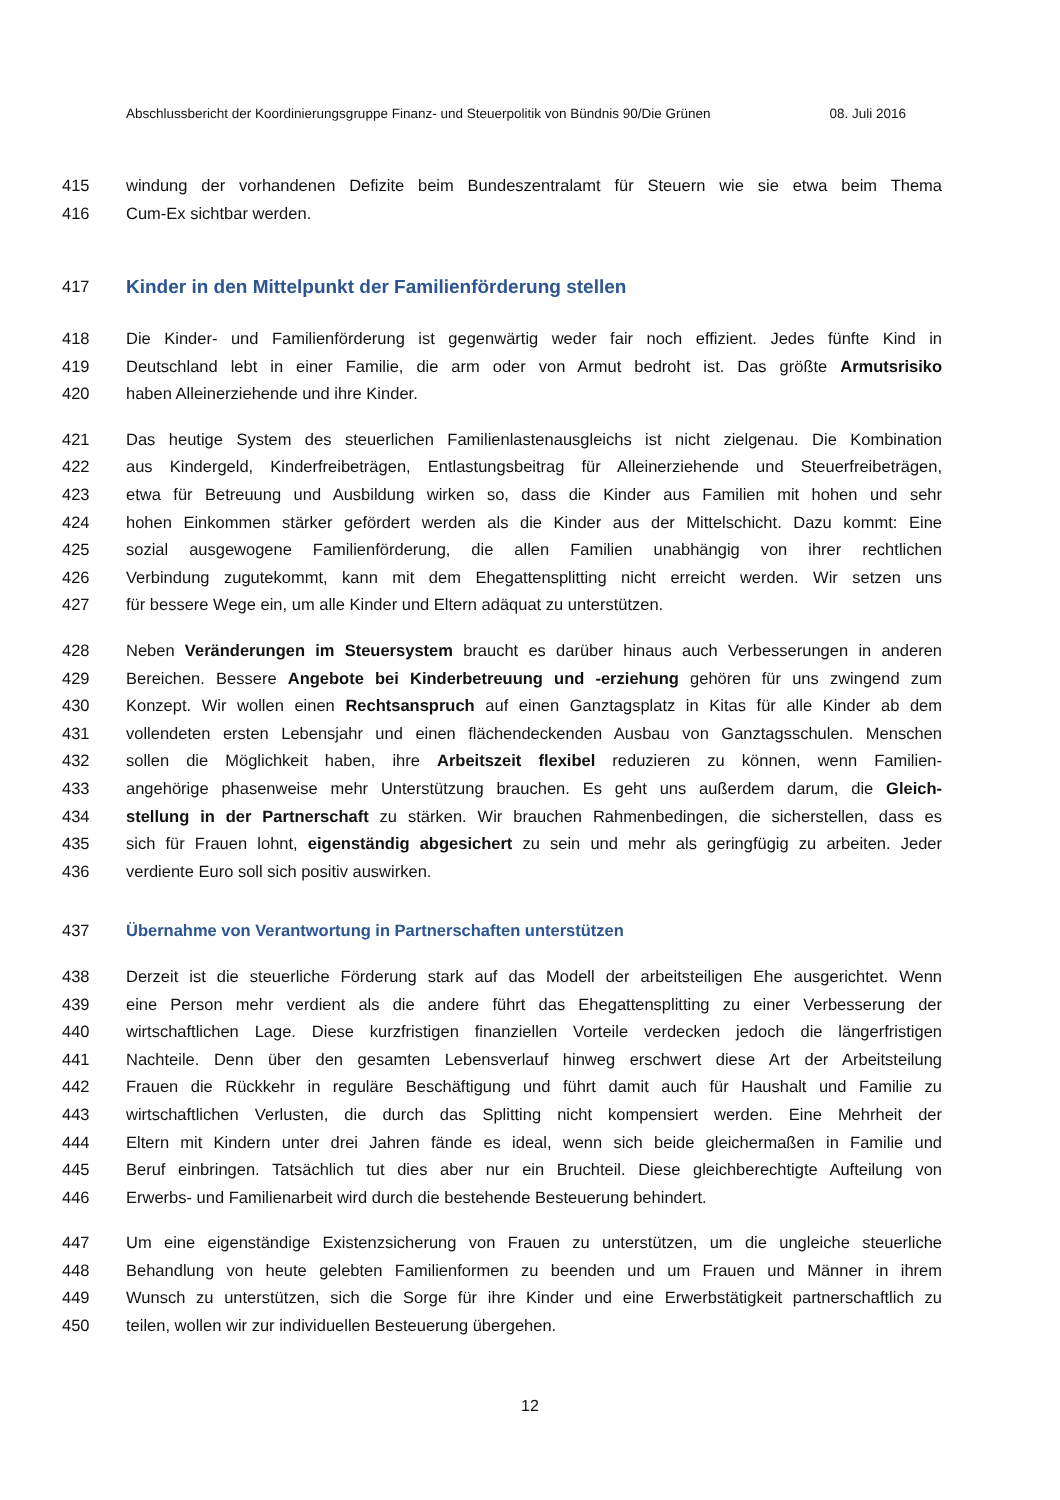Abschlussbericht der Koordinierungsgruppe Finanz- und Steuerpolitik von Bündnis 90/Die Grünen 08. Juli 2016
415 windung der vorhandenen Defizite beim Bundeszentralamt für Steuern wie sie etwa beim Thema
416 Cum-Ex sichtbar werden.
417 Kinder in den Mittelpunkt der Familienförderung stellen
418 Die Kinder- und Familienförderung ist gegenwärtig weder fair noch effizient. Jedes fünfte Kind in
419 Deutschland lebt in einer Familie, die arm oder von Armut bedroht ist. Das größte Armutsrisiko
420 haben Alleinerziehende und ihre Kinder.
421 Das heutige System des steuerlichen Familienlastenausgleichs ist nicht zielgenau. Die Kombination
422 aus Kindergeld, Kinderfreibeträgen, Entlastungsbeitrag für Alleinerziehende und Steuerfreibeträgen,
423 etwa für Betreuung und Ausbildung wirken so, dass die Kinder aus Familien mit hohen und sehr
424 hohen Einkommen stärker gefördert werden als die Kinder aus der Mittelschicht. Dazu kommt: Eine
425 sozial ausgewogene Familienförderung, die allen Familien unabhängig von ihrer rechtlichen
426 Verbindung zugutekommt, kann mit dem Ehegattensplitting nicht erreicht werden. Wir setzen uns
427 für bessere Wege ein, um alle Kinder und Eltern adäquat zu unterstützen.
428 Neben Veränderungen im Steuersystem braucht es darüber hinaus auch Verbesserungen in anderen
429 Bereichen. Bessere Angebote bei Kinderbetreuung und -erziehung gehören für uns zwingend zum
430 Konzept. Wir wollen einen Rechtsanspruch auf einen Ganztagsplatz in Kitas für alle Kinder ab dem
431 vollendeten ersten Lebensjahr und einen flächendeckenden Ausbau von Ganztagsschulen. Menschen
432 sollen die Möglichkeit haben, ihre Arbeitszeit flexibel reduzieren zu können, wenn Familien-
433 angehörige phasenweise mehr Unterstützung brauchen. Es geht uns außerdem darum, die Gleich-
434 stellung in der Partnerschaft zu stärken. Wir brauchen Rahmenbedingen, die sicherstellen, dass es
435 sich für Frauen lohnt, eigenständig abgesichert zu sein und mehr als geringfügig zu arbeiten. Jeder
436 verdiente Euro soll sich positiv auswirken.
437 Übernahme von Verantwortung in Partnerschaften unterstützen
438 Derzeit ist die steuerliche Förderung stark auf das Modell der arbeitsteiligen Ehe ausgerichtet. Wenn
439 eine Person mehr verdient als die andere führt das Ehegattensplitting zu einer Verbesserung der
440 wirtschaftlichen Lage. Diese kurzfristigen finanziellen Vorteile verdecken jedoch die längerfristigen
441 Nachteile. Denn über den gesamten Lebensverlauf hinweg erschwert diese Art der Arbeitsteilung
442 Frauen die Rückkehr in reguläre Beschäftigung und führt damit auch für Haushalt und Familie zu
443 wirtschaftlichen Verlusten, die durch das Splitting nicht kompensiert werden. Eine Mehrheit der
444 Eltern mit Kindern unter drei Jahren fände es ideal, wenn sich beide gleichermaßen in Familie und
445 Beruf einbringen. Tatsächlich tut dies aber nur ein Bruchteil. Diese gleichberechtigte Aufteilung von
446 Erwerbs- und Familienarbeit wird durch die bestehende Besteuerung behindert.
447 Um eine eigenständige Existenzsicherung von Frauen zu unterstützen, um die ungleiche steuerliche
448 Behandlung von heute gelebten Familienformen zu beenden und um Frauen und Männer in ihrem
449 Wunsch zu unterstützen, sich die Sorge für ihre Kinder und eine Erwerbstätigkeit partnerschaftlich zu
450 teilen, wollen wir zur individuellen Besteuerung übergehen.
12